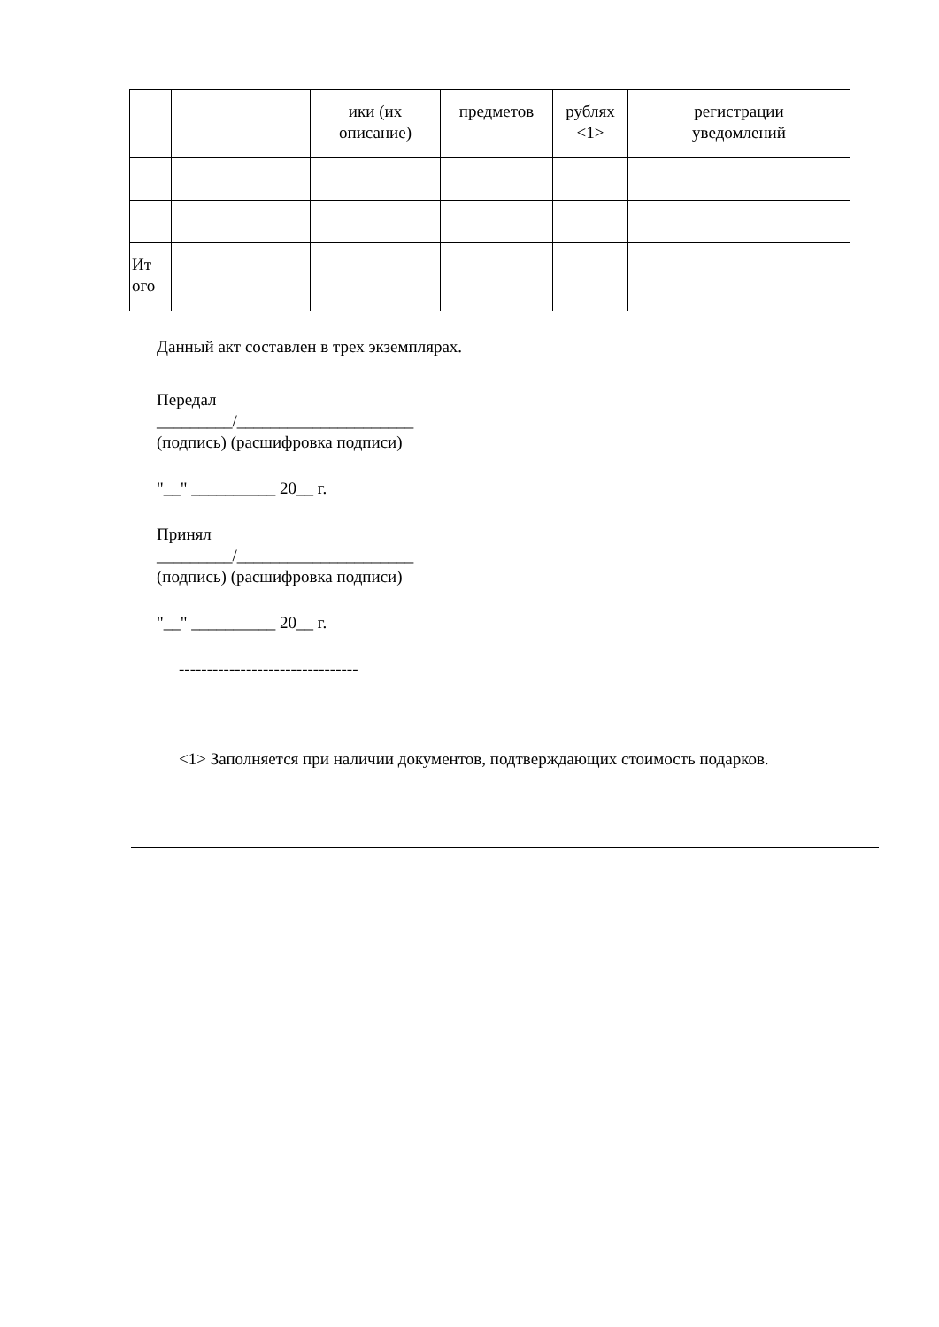| | | ики (их описание) | предметов | рублях <1> | регистрации уведомлений |
| Ит ого | | | | | |
Данный акт составлен в трех экземплярах.
Передал
_________/_____________________
(подпись) (расшифровка подписи)
"__" __________ 20__ г.
Принял
_________/_____________________
(подпись) (расшифровка подписи)
"__" __________ 20__ г.
--------------------------------
<1> Заполняется при наличии документов, подтверждающих стоимость подарков.